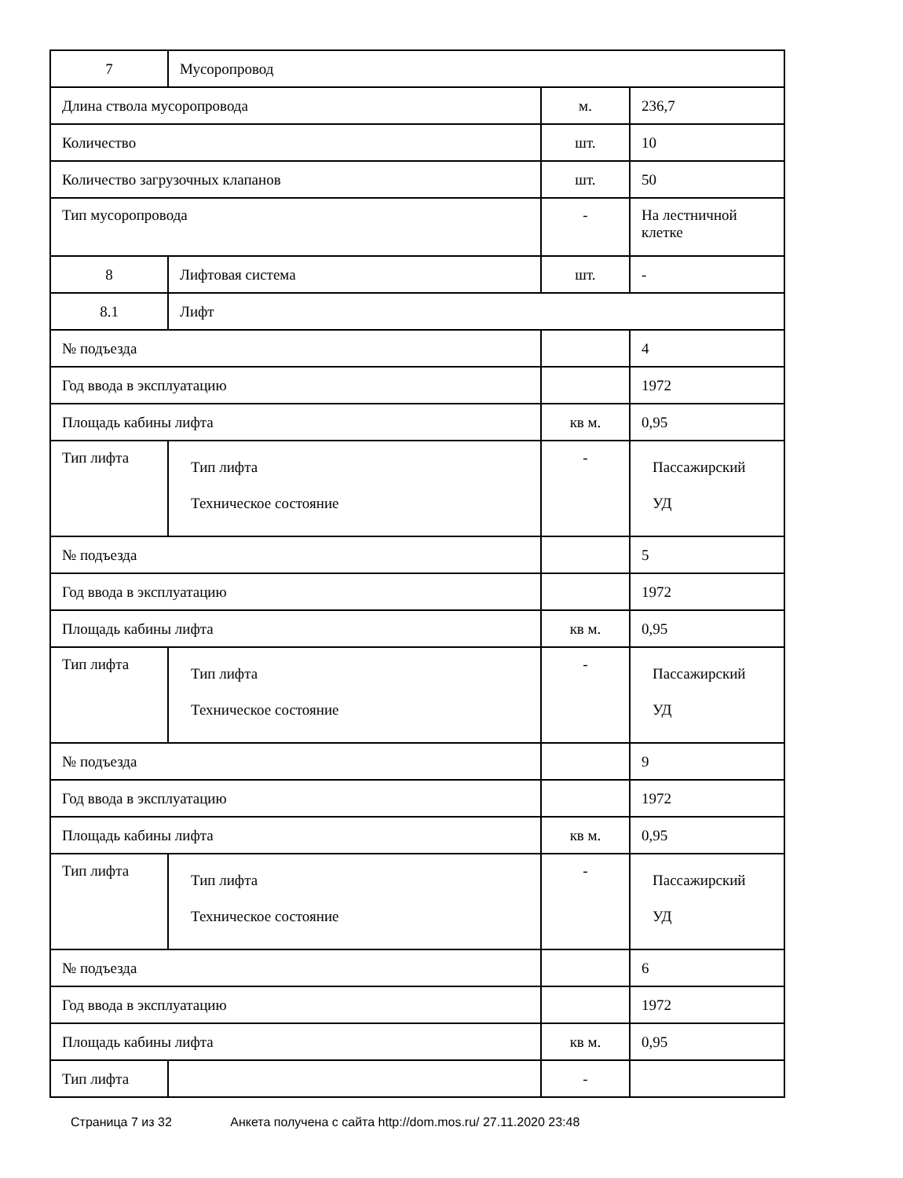| 7 | Мусоропровод | | |
| Длина ствола мусоропровода | | м. | 236,7 |
| Количество | | шт. | 10 |
| Количество загрузочных клапанов | | шт. | 50 |
| Тип мусоропровода | | - | На лестничной клетке |
| 8 | Лифтовая система | шт. | - |
| 8.1 | Лифт | | |
| № подъезда | | | 4 |
| Год ввода в эксплуатацию | | | 1972 |
| Площадь кабины лифта | | кв м. | 0,95 |
| Тип лифта | Тип лифта Техническое состояние | - | Пассажирский УД |
| № подъезда | | | 5 |
| Год ввода в эксплуатацию | | | 1972 |
| Площадь кабины лифта | | кв м. | 0,95 |
| Тип лифта | Тип лифта Техническое состояние | - | Пассажирский УД |
| № подъезда | | | 9 |
| Год ввода в эксплуатацию | | | 1972 |
| Площадь кабины лифта | | кв м. | 0,95 |
| Тип лифта | Тип лифта Техническое состояние | - | Пассажирский УД |
| № подъезда | | | 6 |
| Год ввода в эксплуатацию | | | 1972 |
| Площадь кабины лифта | | кв м. | 0,95 |
| Тип лифта | | - | |
Страница 7 из 32 Анкета получена с сайта http://dom.mos.ru/ 27.11.2020 23:48